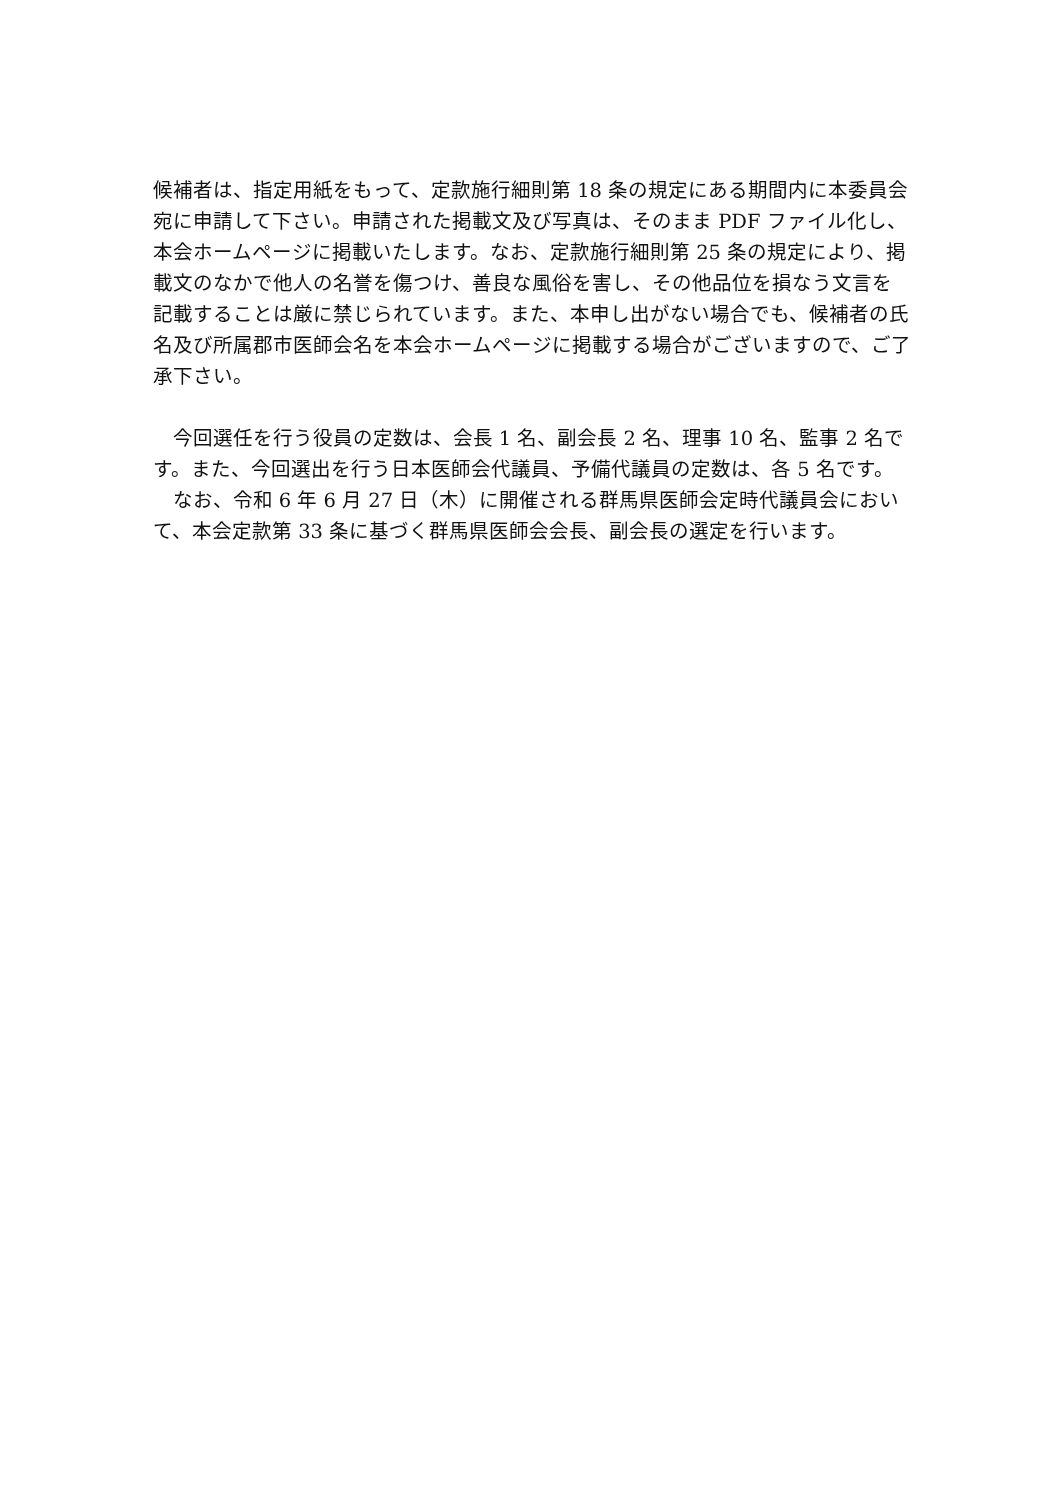候補者は、指定用紙をもって、定款施行細則第 18 条の規定にある期間内に本委員会宛に申請して下さい。申請された掲載文及び写真は、そのまま PDF ファイル化し、本会ホームページに掲載いたします。なお、定款施行細則第 25 条の規定により、掲載文のなかで他人の名誉を傷つけ、善良な風俗を害し、その他品位を損なう文言を記載することは厳に禁じられています。また、本申し出がない場合でも、候補者の氏名及び所属郡市医師会名を本会ホームページに掲載する場合がございますので、ご了承下さい。
今回選任を行う役員の定数は、会長 1 名、副会長 2 名、理事 10 名、監事 2 名です。また、今回選出を行う日本医師会代議員、予備代議員の定数は、各 5 名です。
なお、令和 6 年 6 月 27 日（木）に開催される群馬県医師会定時代議員会において、本会定款第 33 条に基づく群馬県医師会会長、副会長の選定を行います。